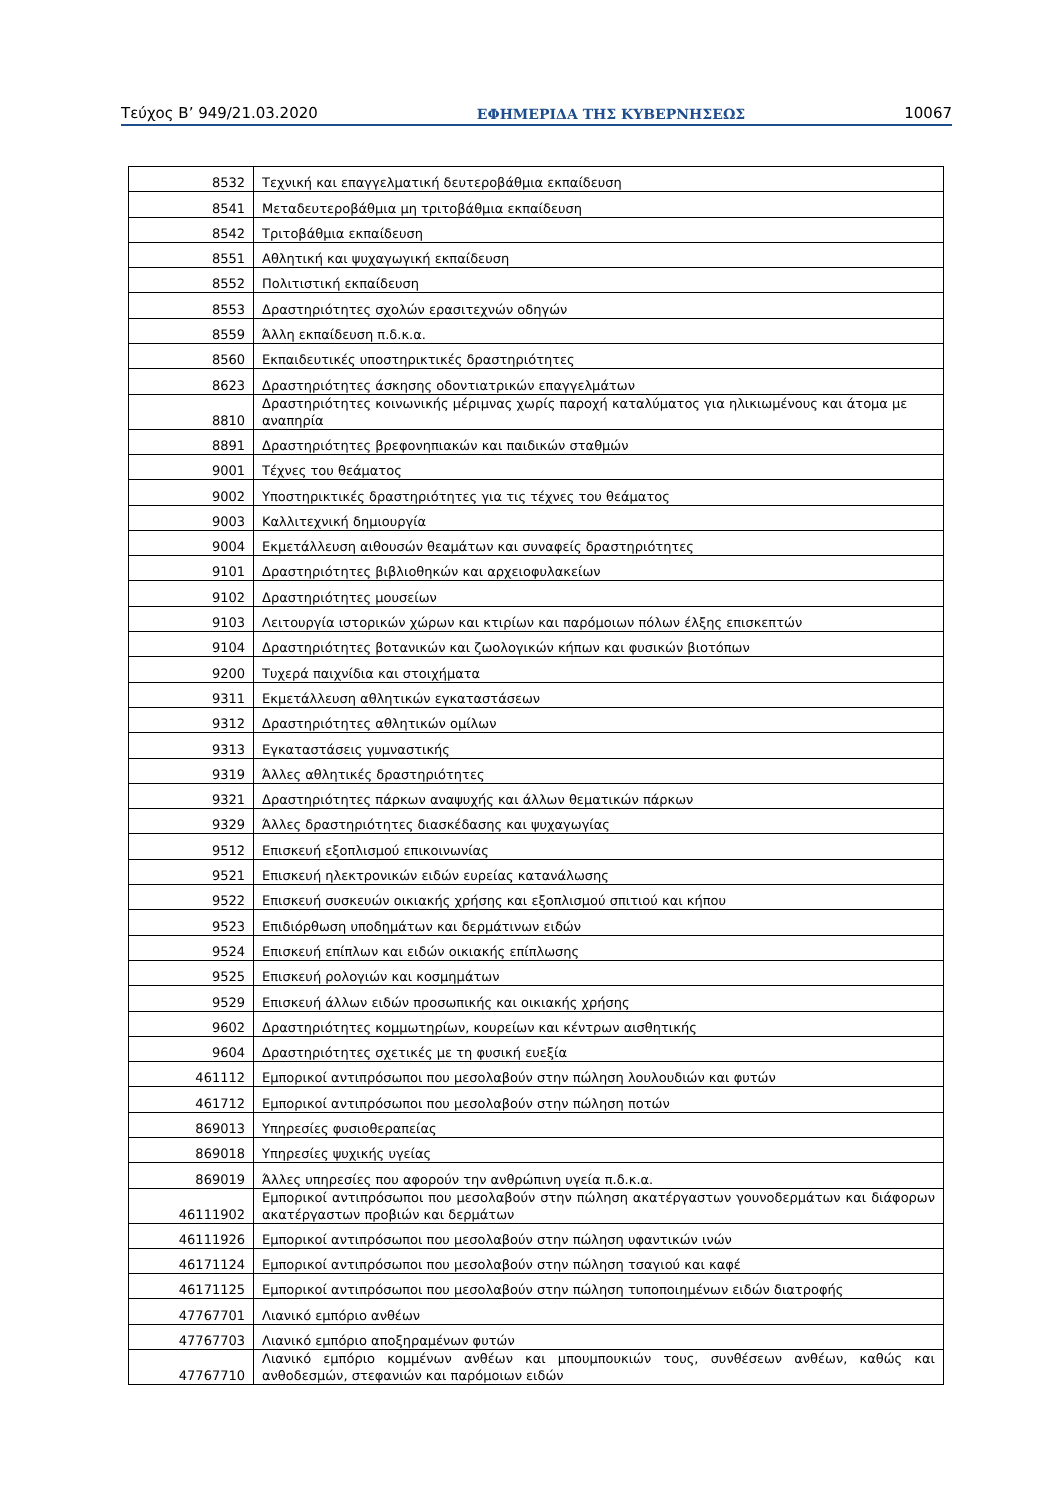Τεύχος Β’ 949/21.03.2020 ΕΦΗΜΕΡΙΔΑ ΤΗΣ ΚΥΒΕΡΝΗΣΕΩΣ 10067
| 8532 | Τεχνική και επαγγελματική δευτεροβάθμια εκπαίδευση |
| 8541 | Μεταδευτεροβάθμια μη τριτοβάθμια εκπαίδευση |
| 8542 | Τριτοβάθμια εκπαίδευση |
| 8551 | Αθλητική και ψυχαγωγική εκπαίδευση |
| 8552 | Πολιτιστική εκπαίδευση |
| 8553 | Δραστηριότητες σχολών ερασιτεχνών οδηγών |
| 8559 | Άλλη εκπαίδευση π.δ.κ.α. |
| 8560 | Εκπαιδευτικές υποστηρικτικές δραστηριότητες |
| 8623 | Δραστηριότητες άσκησης οδοντιατρικών επαγγελμάτων |
| 8810 | Δραστηριότητες κοινωνικής μέριμνας χωρίς παροχή καταλύματος για ηλικιωμένους και άτομα με αναπηρία |
| 8891 | Δραστηριότητες βρεφονηπιακών και παιδικών σταθμών |
| 9001 | Τέχνες του θεάματος |
| 9002 | Υποστηρικτικές δραστηριότητες για τις τέχνες του θεάματος |
| 9003 | Καλλιτεχνική δημιουργία |
| 9004 | Εκμετάλλευση αιθουσών θεαμάτων και συναφείς δραστηριότητες |
| 9101 | Δραστηριότητες βιβλιοθηκών και αρχειοφυλακείων |
| 9102 | Δραστηριότητες μουσείων |
| 9103 | Λειτουργία ιστορικών χώρων και κτιρίων και παρόμοιων πόλων έλξης επισκεπτών |
| 9104 | Δραστηριότητες βοτανικών και ζωολογικών κήπων και φυσικών βιοτόπων |
| 9200 | Τυχερά παιχνίδια και στοιχήματα |
| 9311 | Εκμετάλλευση αθλητικών εγκαταστάσεων |
| 9312 | Δραστηριότητες αθλητικών ομίλων |
| 9313 | Εγκαταστάσεις γυμναστικής |
| 9319 | Άλλες αθλητικές δραστηριότητες |
| 9321 | Δραστηριότητες πάρκων αναψυχής και άλλων θεματικών πάρκων |
| 9329 | Άλλες δραστηριότητες διασκέδασης και ψυχαγωγίας |
| 9512 | Επισκευή εξοπλισμού επικοινωνίας |
| 9521 | Επισκευή ηλεκτρονικών ειδών ευρείας κατανάλωσης |
| 9522 | Επισκευή συσκευών οικιακής χρήσης και εξοπλισμού σπιτιού και κήπου |
| 9523 | Επιδιόρθωση υποδημάτων και δερμάτινων ειδών |
| 9524 | Επισκευή επίπλων και ειδών οικιακής επίπλωσης |
| 9525 | Επισκευή ρολογιών και κοσμημάτων |
| 9529 | Επισκευή άλλων ειδών προσωπικής και οικιακής χρήσης |
| 9602 | Δραστηριότητες κομμωτηρίων, κουρείων και κέντρων αισθητικής |
| 9604 | Δραστηριότητες σχετικές με τη φυσική ευεξία |
| 461112 | Εμπορικοί αντιπρόσωποι που μεσολαβούν στην πώληση λουλουδιών και φυτών |
| 461712 | Εμπορικοί αντιπρόσωποι που μεσολαβούν στην πώληση ποτών |
| 869013 | Υπηρεσίες φυσιοθεραπείας |
| 869018 | Υπηρεσίες ψυχικής υγείας |
| 869019 | Άλλες υπηρεσίες που αφορούν την ανθρώπινη υγεία π.δ.κ.α. |
| 46111902 | Εμπορικοί αντιπρόσωποι που μεσολαβούν στην πώληση ακατέργαστων γουνοδερμάτων και διάφορων ακατέργαστων προβιών και δερμάτων |
| 46111926 | Εμπορικοί αντιπρόσωποι που μεσολαβούν στην πώληση υφαντικών ινών |
| 46171124 | Εμπορικοί αντιπρόσωποι που μεσολαβούν στην πώληση τσαγιού και καφέ |
| 46171125 | Εμπορικοί αντιπρόσωποι που μεσολαβούν στην πώληση τυποποιημένων ειδών διατροφής |
| 47767701 | Λιανικό εμπόριο ανθέων |
| 47767703 | Λιανικό εμπόριο αποξηραμένων φυτών |
| 47767710 | Λιανικό εμπόριο κομμένων ανθέων και μπουμπουκιών τους, συνθέσεων ανθέων, καθώς και ανθοδεσμών, στεφανιών και παρόμοιων ειδών |